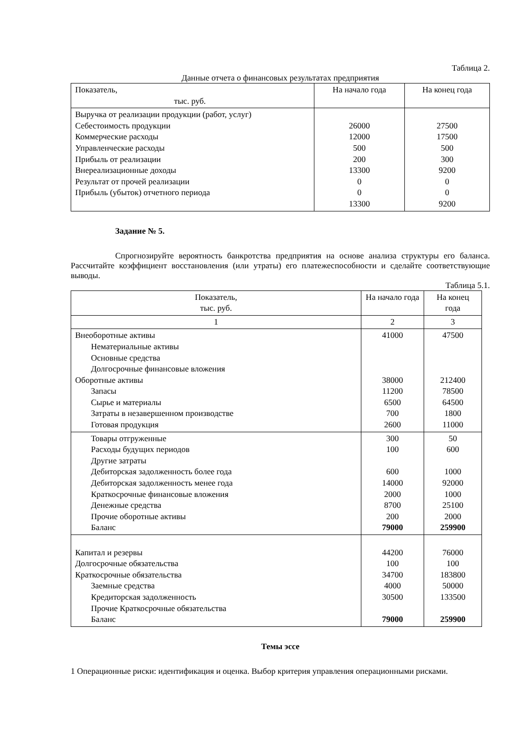Таблица 2.
Данные отчета о финансовых результатах предприятия
| Показатель, тыс. руб. | На начало года | На конец года |
| --- | --- | --- |
| Выручка от реализации продукции (работ, услуг) Себестоимость продукции Коммерческие расходы Управленческие расходы Прибыль от реализации Внереализационные доходы Результат от прочей реализации Прибыль (убыток) отчетного периода | 26000 12000 500 200 13300 0 0 13300 | 27500 17500 500 300 9200 0 0 9200 |
Задание № 5.
Спрогнозируйте вероятность банкротства предприятия на основе анализа структуры его баланса. Рассчитайте коэффициент восстановления (или утраты) его платежеспособности и сделайте соответствующие выводы.
Таблица 5.1.
| Показатель, тыс. руб. | На начало года | На конец года |
| --- | --- | --- |
| 1 | 2 | 3 |
| Внеоборотные активы Нематериальные активы Основные средства Долгосрочные финансовые вложения Оборотные активы Запасы Сырье и материалы Затраты в незавершенном производстве Готовая продукция | 41000 38000 11200 6500 700 2600 | 47500 212400 78500 64500 1800 11000 |
| Товары отгруженные Расходы будущих периодов Другие затраты Дебиторская задолженность более года Дебиторская задолженность менее года Краткосрочные финансовые вложения Денежные средства Прочие оборотные активы Баланс | 300 100 600 14000 2000 8700 200 79000 | 50 600 1000 92000 1000 25100 2000 259900 |
| Капитал и резервы Долгосрочные обязательства Краткосрочные обязательства Заемные средства Кредиторская задолженность Прочие Краткосрочные обязательства Баланс | 44200 100 34700 4000 30500 79000 | 76000 100 183800 50000 133500 259900 |
Темы эссе
1 Операционные риски: идентификация и оценка. Выбор критерия управления операционными рисками.